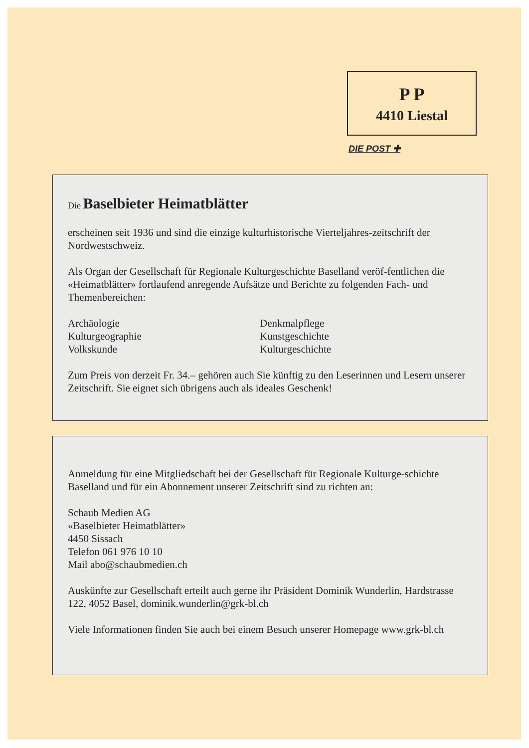P P
4410 Liestal
DIE POST ✚
Die Baselbieter Heimatblätter
erscheinen seit 1936 und sind die einzige kulturhistorische Vierteljahres-zeitschrift der Nordwestschweiz.
Als Organ der Gesellschaft für Regionale Kulturgeschichte Baselland veröf-fentlichen die «Heimatblätter» fortlaufend anregende Aufsätze und Berichte zu folgenden Fach- und Themenbereichen:
Archäologie
Kulturgeographie
Volkskunde
Denkmalpflege
Kunstgeschichte
Kulturgeschichte
Zum Preis von derzeit Fr. 34.– gehören auch Sie künftig zu den Leserinnen und Lesern unserer Zeitschrift. Sie eignet sich übrigens auch als ideales Geschenk!
Anmeldung für eine Mitgliedschaft bei der Gesellschaft für Regionale Kulturge-schichte Baselland und für ein Abonnement unserer Zeitschrift sind zu richten an:
Schaub Medien AG
«Baselbieter Heimatblätter»
4450 Sissach
Telefon 061 976 10 10
Mail abo@schaubmedien.ch
Auskünfte zur Gesellschaft erteilt auch gerne ihr Präsident Dominik Wunderlin, Hardstrasse 122, 4052 Basel, dominik.wunderlin@grk-bl.ch
Viele Informationen finden Sie auch bei einem Besuch unserer Homepage www.grk-bl.ch